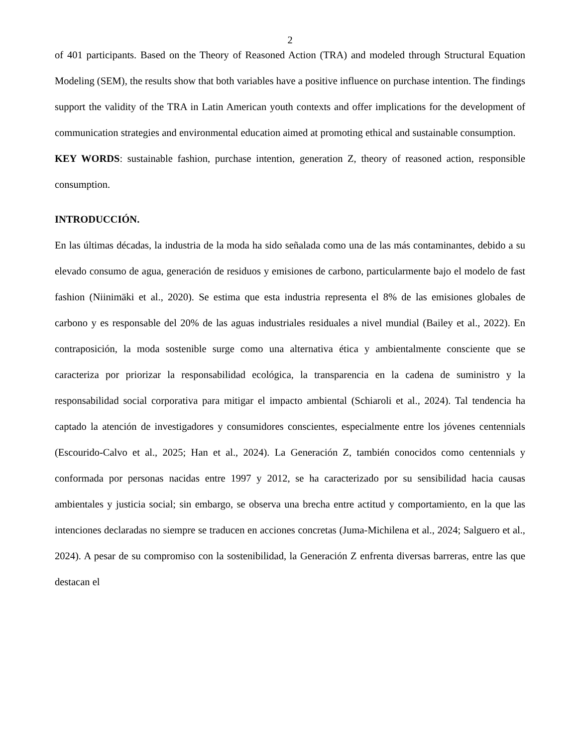2
of 401 participants. Based on the Theory of Reasoned Action (TRA) and modeled through Structural Equation Modeling (SEM), the results show that both variables have a positive influence on purchase intention. The findings support the validity of the TRA in Latin American youth contexts and offer implications for the development of communication strategies and environmental education aimed at promoting ethical and sustainable consumption.
KEY WORDS: sustainable fashion, purchase intention, generation Z, theory of reasoned action, responsible consumption.
INTRODUCCIÓN.
En las últimas décadas, la industria de la moda ha sido señalada como una de las más contaminantes, debido a su elevado consumo de agua, generación de residuos y emisiones de carbono, particularmente bajo el modelo de fast fashion (Niinimäki et al., 2020). Se estima que esta industria representa el 8% de las emisiones globales de carbono y es responsable del 20% de las aguas industriales residuales a nivel mundial (Bailey et al., 2022). En contraposición, la moda sostenible surge como una alternativa ética y ambientalmente consciente que se caracteriza por priorizar la responsabilidad ecológica, la transparencia en la cadena de suministro y la responsabilidad social corporativa para mitigar el impacto ambiental (Schiaroli et al., 2024). Tal tendencia ha captado la atención de investigadores y consumidores conscientes, especialmente entre los jóvenes centennials (Escourido-Calvo et al., 2025; Han et al., 2024). La Generación Z, también conocidos como centennials y conformada por personas nacidas entre 1997 y 2012, se ha caracterizado por su sensibilidad hacia causas ambientales y justicia social; sin embargo, se observa una brecha entre actitud y comportamiento, en la que las intenciones declaradas no siempre se traducen en acciones concretas (Juma-Michilena et al., 2024; Salguero et al., 2024). A pesar de su compromiso con la sostenibilidad, la Generación Z enfrenta diversas barreras, entre las que destacan el